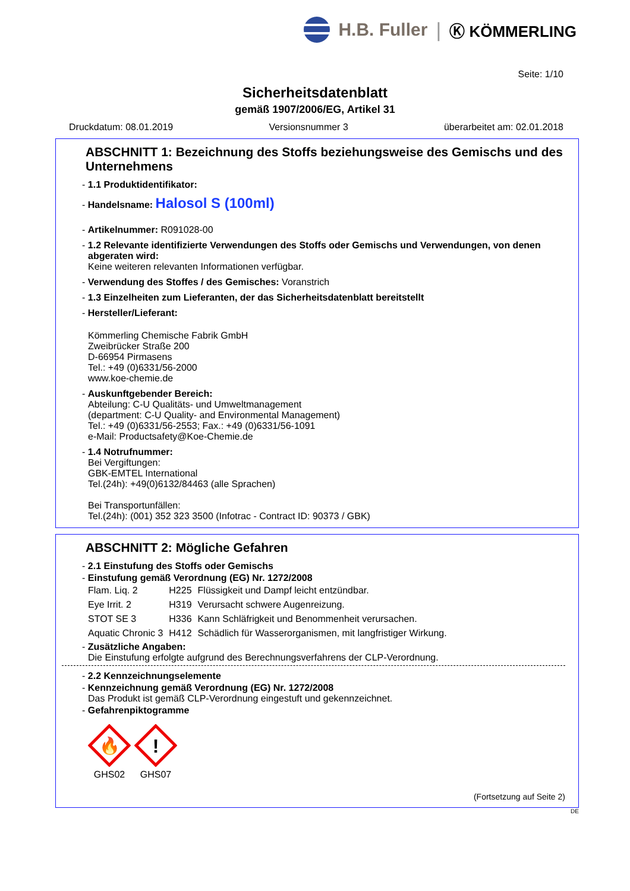H.B. Fuller | Ⓚ KÖMMERLING
Seite: 1/10
Sicherheitsdatenblatt
gemäß 1907/2006/EG, Artikel 31
Druckdatum: 08.01.2019 Versionsnummer 3 überarbeitet am: 02.01.2018
ABSCHNITT 1: Bezeichnung des Stoffs beziehungsweise des Gemischs und des Unternehmens
- 1.1 Produktidentifikator:
- Handelsname: Halosol S (100ml)
- Artikelnummer: R091028-00
- 1.2 Relevante identifizierte Verwendungen des Stoffs oder Gemischs und Verwendungen, von denen abgeraten wird:
Keine weiteren relevanten Informationen verfügbar.
- Verwendung des Stoffes / des Gemisches: Voranstrich
- 1.3 Einzelheiten zum Lieferanten, der das Sicherheitsdatenblatt bereitstellt
- Hersteller/Lieferant:
Kömmerling Chemische Fabrik GmbH
Zweibrücker Straße 200
D-66954 Pirmasens
Tel.: +49 (0)6331/56-2000
www.koe-chemie.de
- Auskunftgebender Bereich:
Abteilung: C-U Qualitäts- und Umweltmanagement
(department: C-U Quality- and Environmental Management)
Tel.: +49 (0)6331/56-2553; Fax.: +49 (0)6331/56-1091
e-Mail: Productsafety@Koe-Chemie.de
- 1.4 Notrufnummer:
Bei Vergiftungen:
GBK-EMTEL International
Tel.(24h): +49(0)6132/84463 (alle Sprachen)
Bei Transportunfällen:
Tel.(24h): (001) 352 323 3500 (Infotrac - Contract ID: 90373 / GBK)
ABSCHNITT 2: Mögliche Gefahren
- 2.1 Einstufung des Stoffs oder Gemischs
- Einstufung gemäß Verordnung (EG) Nr. 1272/2008
| Flam. Liq. 2 | H225 | Flüssigkeit und Dampf leicht entzündbar. |
| Eye Irrit. 2 | H319 | Verursacht schwere Augenreizung. |
| STOT SE 3 | H336 | Kann Schläfrigkeit und Benommenheit verursachen. |
| Aquatic Chronic 3 | H412 | Schädlich für Wasserorganismen, mit langfristiger Wirkung. |
- Zusätzliche Angaben:
Die Einstufung erfolgte aufgrund des Berechnungsverfahrens der CLP-Verordnung.
- 2.2 Kennzeichnungselemente
- Kennzeichnung gemäß Verordnung (EG) Nr. 1272/2008
Das Produkt ist gemäß CLP-Verordnung eingestuft und gekennzeichnet.
- Gefahrenpiktogramme
🔥
GHS02
!
GHS07
(Fortsetzung auf Seite 2)
DE